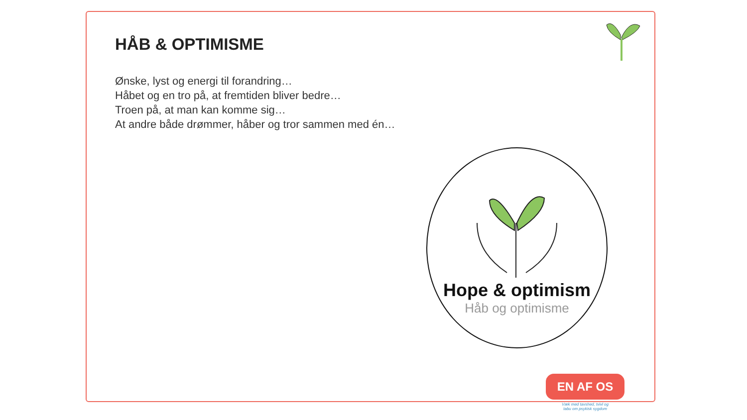HÅB & OPTIMISME
Ønske, lyst og energi til forandring…
Håbet og en tro på, at fremtiden bliver bedre…
Troen på, at man kan komme sig…
At andre både drømmer, håber og tror sammen med én…
Hope & optimism
Håb og optimisme
EN AF OS
Væk med tavshed, tvivl og tabu om psykisk sygdom